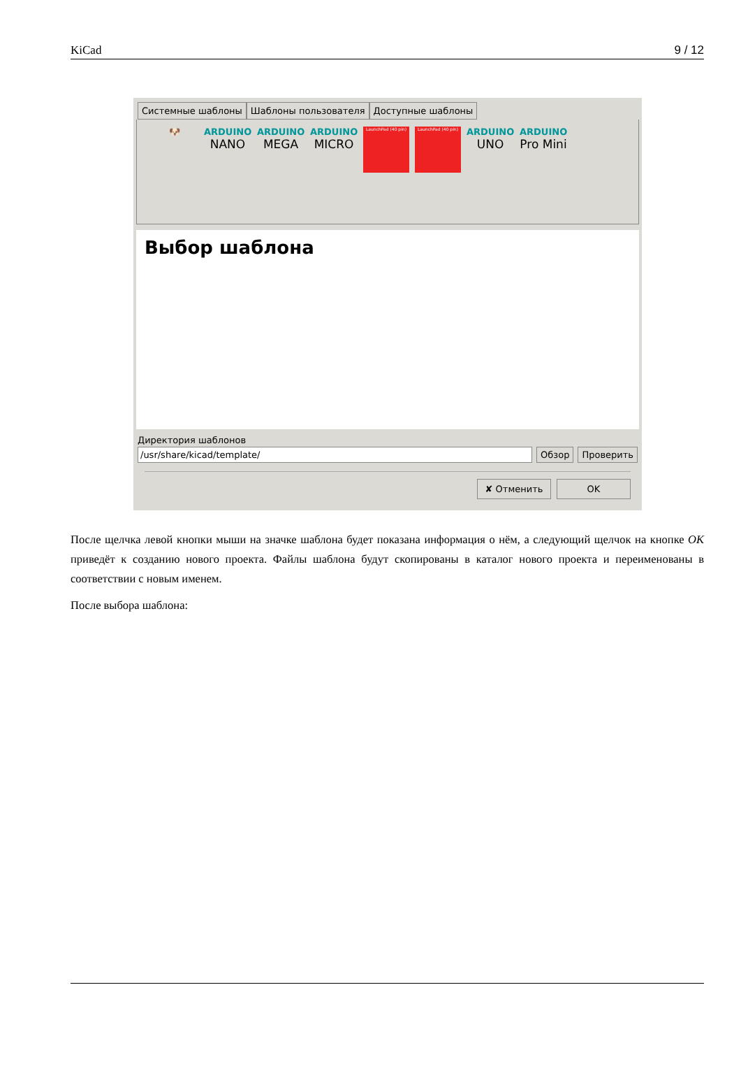KiCad 9 / 12
Системные шаблоны Шаблоны пользователя Доступные шаблоны
🐶 ARDUINO
NANO
ARDUINO
MEGA
ARDUINO
MICRO
LaunchPad (40 pin) LaunchPad (40 pin)
ARDUINO
UNO
ARDUINO
Pro Mini
Выбор шаблона
Директория шаблонов
/usr/share/kicad/template/ Обзор Проверить
✘ Отменить OK
После щелчка левой кнопки мыши на значке шаблона будет показана информация о нём, а следующий щелчок на кнопке OK приведёт к созданию нового проекта. Файлы шаблона будут скопированы в каталог нового проекта и переименованы в соответствии с новым именем.
После выбора шаблона: